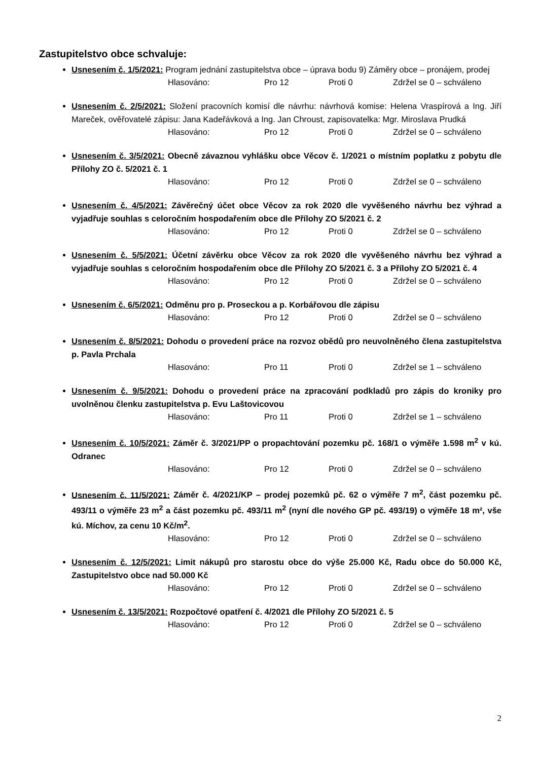Zastupitelstvo obce schvaluje:
Usnesením č. 1/5/2021: Program jednání zastupitelstva obce – úprava bodu 9) Záměry obce – pronájem, prodej
Hlasováno: Pro 12 Proti 0 Zdržel se 0 – schváleno
Usnesením č. 2/5/2021: Složení pracovních komisí dle návrhu: návrhová komise: Helena Vraspírová a Ing. Jiří Mareček, ověřovatelé zápisu: Jana Kadeřávková a Ing. Jan Chroust, zapisovatelka: Mgr. Miroslava Prudká
Hlasováno: Pro 12 Proti 0 Zdržel se 0 – schváleno
Usnesením č. 3/5/2021: Obecně závaznou vyhlášku obce Věcov č. 1/2021 o místním poplatku z pobytu dle Přílohy ZO č. 5/2021 č. 1
Hlasováno: Pro 12 Proti 0 Zdržel se 0 – schváleno
Usnesením č. 4/5/2021: Závěrečný účet obce Věcov za rok 2020 dle vyvěšeného návrhu bez výhrad a vyjadřuje souhlas s celoročním hospodařením obce dle Přílohy ZO 5/2021 č. 2
Hlasováno: Pro 12 Proti 0 Zdržel se 0 – schváleno
Usnesením č. 5/5/2021: Účetní závěrku obce Věcov za rok 2020 dle vyvěšeného návrhu bez výhrad a vyjadřuje souhlas s celoročním hospodařením obce dle Přílohy ZO 5/2021 č. 3 a Přílohy ZO 5/2021 č. 4
Hlasováno: Pro 12 Proti 0 Zdržel se 0 – schváleno
Usnesením č. 6/5/2021: Odměnu pro p. Proseckou a p. Korbářovou dle zápisu
Hlasováno: Pro 12 Proti 0 Zdržel se 0 – schváleno
Usnesením č. 8/5/2021: Dohodu o provedení práce na rozvoz obědů pro neuvolněného člena zastupitelstva p. Pavla Prchala
Hlasováno: Pro 11 Proti 0 Zdržel se 1 – schváleno
Usnesením č. 9/5/2021: Dohodu o provedení práce na zpracování podkladů pro zápis do kroniky pro uvolněnou členku zastupitelstva p. Evu Laštovicovou
Hlasováno: Pro 11 Proti 0 Zdržel se 1 – schváleno
Usnesením č. 10/5/2021: Záměr č. 3/2021/PP o propachtování pozemku pč. 168/1 o výměře 1.598 m<sup>2</sup> v kú. Odranec
Hlasováno: Pro 12 Proti 0 Zdržel se 0 – schváleno
Usnesením č. 11/5/2021: Záměr č. 4/2021/KP – prodej pozemků pč. 62 o výměře 7 m<sup>2</sup>, část pozemku pč. 493/11 o výměře 23 m<sup>2</sup> a část pozemku pč. 493/11 m<sup>2</sup> (nyní dle nového GP pč. 493/19) o výměře 18 m², vše kú. Míchov, za cenu 10 Kč/m<sup>2</sup>.
Hlasováno: Pro 12 Proti 0 Zdržel se 0 – schváleno
Usnesením č. 12/5/2021: Limit nákupů pro starostu obce do výše 25.000 Kč, Radu obce do 50.000 Kč, Zastupitelstvo obce nad 50.000 Kč
Hlasováno: Pro 12 Proti 0 Zdržel se 0 – schváleno
Usnesením č. 13/5/2021: Rozpočtové opatření č. 4/2021 dle Přílohy ZO 5/2021 č. 5
Hlasováno: Pro 12 Proti 0 Zdržel se 0 – schváleno
2